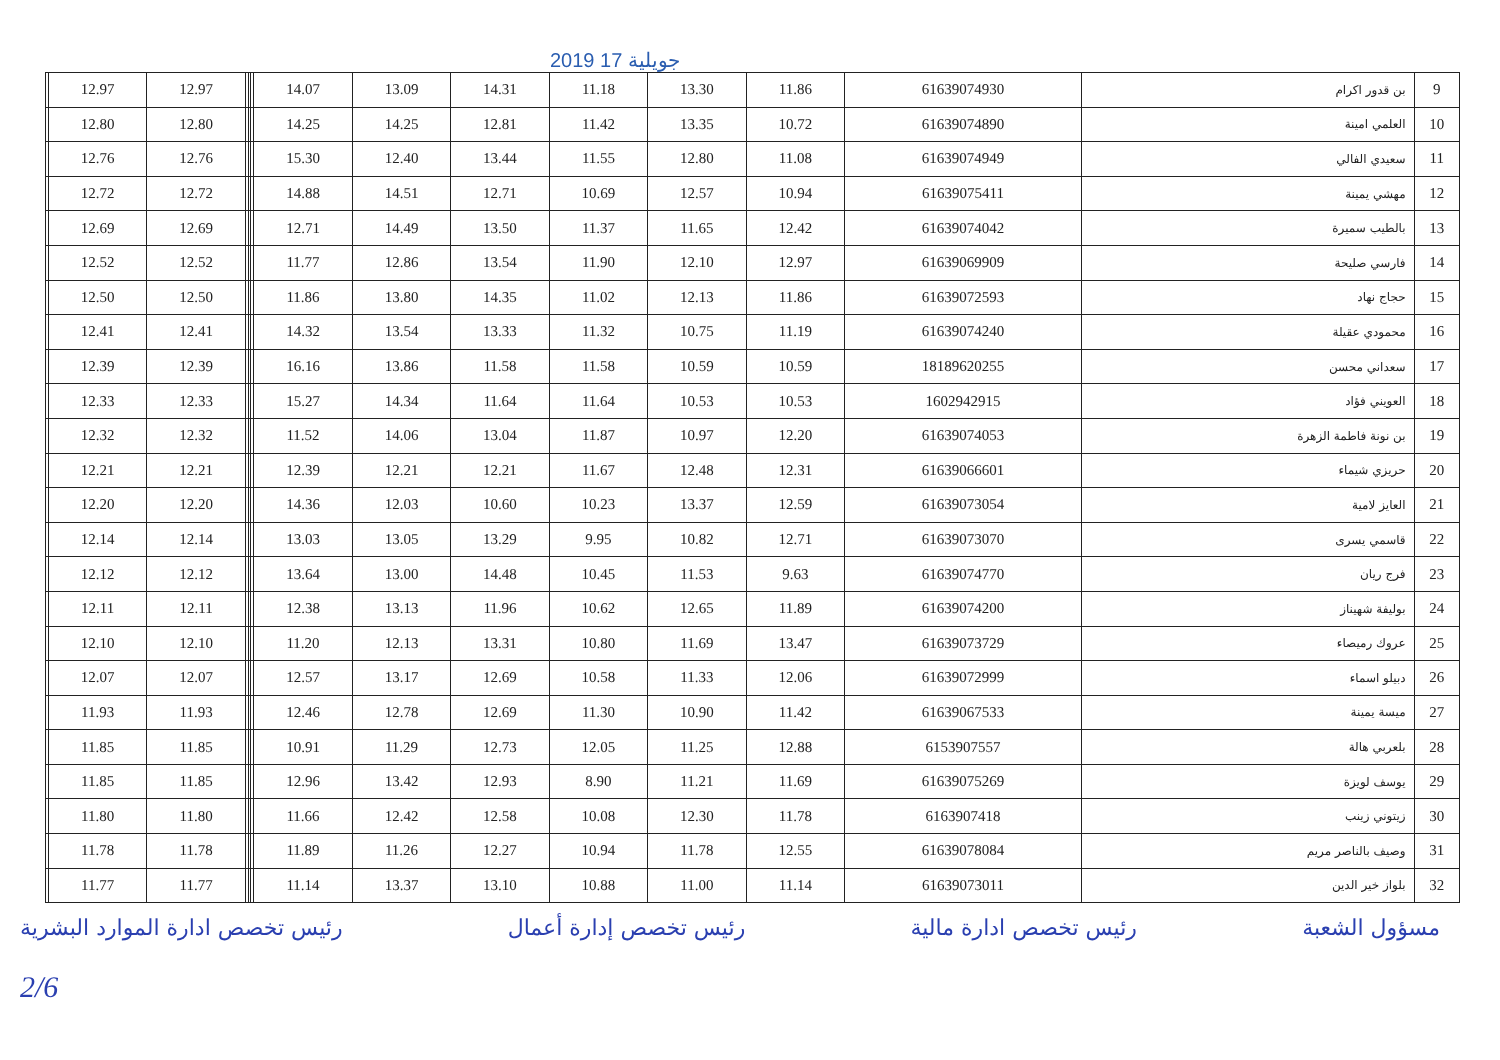2019 جويلية 17
| | 12.97 | 12.97 | | | | 14.07 | 13.09 | 14.31 | 11.18 | 13.30 | 11.86 | 61639074930 | بن قدور اكرام | 9 |
| | 12.80 | 12.80 | | | | 14.25 | 14.25 | 12.81 | 11.42 | 13.35 | 10.72 | 61639074890 | العلمي امينة | 10 |
| | 12.76 | 12.76 | | | | 15.30 | 12.40 | 13.44 | 11.55 | 12.80 | 11.08 | 61639074949 | سعيدي الفالي | 11 |
| | 12.72 | 12.72 | | | | 14.88 | 14.51 | 12.71 | 10.69 | 12.57 | 10.94 | 61639075411 | مهشي يمينة | 12 |
| | 12.69 | 12.69 | | | | 12.71 | 14.49 | 13.50 | 11.37 | 11.65 | 12.42 | 61639074042 | بالطيب سميرة | 13 |
| | 12.52 | 12.52 | | | | 11.77 | 12.86 | 13.54 | 11.90 | 12.10 | 12.97 | 61639069909 | فارسي صليحة | 14 |
| | 12.50 | 12.50 | | | | 11.86 | 13.80 | 14.35 | 11.02 | 12.13 | 11.86 | 61639072593 | حجاج نهاد | 15 |
| | 12.41 | 12.41 | | | | 14.32 | 13.54 | 13.33 | 11.32 | 10.75 | 11.19 | 61639074240 | محمودي عقيلة | 16 |
| | 12.39 | 12.39 | | | | 16.16 | 13.86 | 11.58 | 11.58 | 10.59 | 10.59 | 18189620255 | سعداني محسن | 17 |
| | 12.33 | 12.33 | | | | 15.27 | 14.34 | 11.64 | 11.64 | 10.53 | 10.53 | 1602942915 | العويني فؤاد | 18 |
| | 12.32 | 12.32 | | | | 11.52 | 14.06 | 13.04 | 11.87 | 10.97 | 12.20 | 61639074053 | بن نونة فاطمة الزهرة | 19 |
| | 12.21 | 12.21 | | | | 12.39 | 12.21 | 12.21 | 11.67 | 12.48 | 12.31 | 61639066601 | حريزي شيماء | 20 |
| | 12.20 | 12.20 | | | | 14.36 | 12.03 | 10.60 | 10.23 | 13.37 | 12.59 | 61639073054 | العايز لامية | 21 |
| | 12.14 | 12.14 | | | | 13.03 | 13.05 | 13.29 | 9.95 | 10.82 | 12.71 | 61639073070 | قاسمي يسرى | 22 |
| | 12.12 | 12.12 | | | | 13.64 | 13.00 | 14.48 | 10.45 | 11.53 | 9.63 | 61639074770 | فرج ريان | 23 |
| | 12.11 | 12.11 | | | | 12.38 | 13.13 | 11.96 | 10.62 | 12.65 | 11.89 | 61639074200 | بوليفة شهيناز | 24 |
| | 12.10 | 12.10 | | | | 11.20 | 12.13 | 13.31 | 10.80 | 11.69 | 13.47 | 61639073729 | عروك رميصاء | 25 |
| | 12.07 | 12.07 | | | | 12.57 | 13.17 | 12.69 | 10.58 | 11.33 | 12.06 | 61639072999 | دبيلو اسماء | 26 |
| | 11.93 | 11.93 | | | | 12.46 | 12.78 | 12.69 | 11.30 | 10.90 | 11.42 | 61639067533 | ميسة يمينة | 27 |
| | 11.85 | 11.85 | | | | 10.91 | 11.29 | 12.73 | 12.05 | 11.25 | 12.88 | 6153907557 | بلعربي هالة | 28 |
| | 11.85 | 11.85 | | | | 12.96 | 13.42 | 12.93 | 8.90 | 11.21 | 11.69 | 61639075269 | يوسف لويزة | 29 |
| | 11.80 | 11.80 | | | | 11.66 | 12.42 | 12.58 | 10.08 | 12.30 | 11.78 | 6163907418 | زيتوني زينب | 30 |
| | 11.78 | 11.78 | | | | 11.89 | 11.26 | 12.27 | 10.94 | 11.78 | 12.55 | 61639078084 | وصيف بالناصر مريم | 31 |
| | 11.77 | 11.77 | | | | 11.14 | 13.37 | 13.10 | 10.88 | 11.00 | 11.14 | 61639073011 | بلواز خير الدين | 32 |
مسؤول الشعبة رئيس تخصص ادارة مالية رئيس تخصص إدارة أعمال رئيس تخصص ادارة الموارد البشرية
2/6